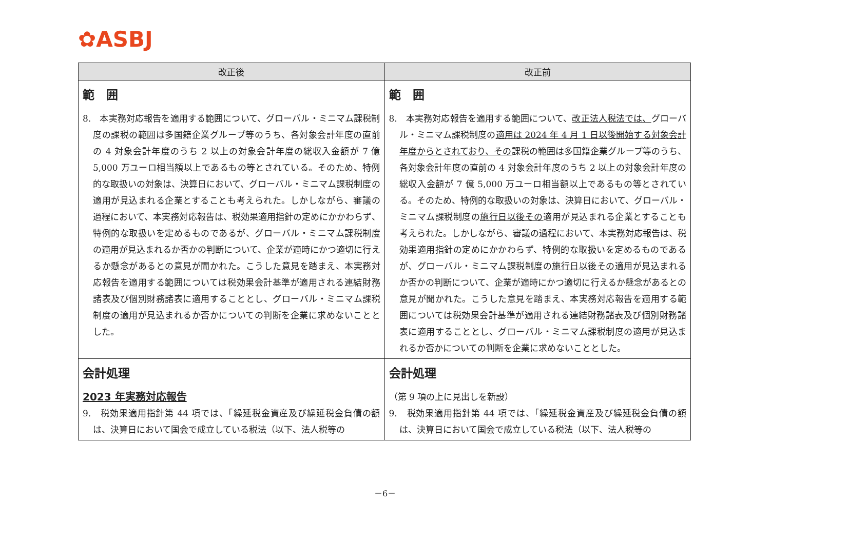✿ASBJ
| 改正後 | 改正前 |
| --- | --- |
| 範 囲 8. 本実務対応報告を適用する範囲について、グローバル・ミニマム課税制度の課税の範囲は多国籍企業グループ等のうち、各対象会計年度の直前の 4 対象会計年度のうち 2 以上の対象会計年度の総収入金額が 7 億 5,000 万ユーロ相当額以上であるもの等とされている。そのため、特例的な取扱いの対象は、決算日において、グローバル・ミニマム課税制度の適用が見込まれる企業とすることも考えられた。しかしながら、審議の過程において、本実務対応報告は、税効果適用指針の定めにかかわらず、特例的な取扱いを定めるものであるが、グローバル・ミニマム課税制度の適用が見込まれるか否かの判断について、企業が適時にかつ適切に行えるか懸念があるとの意見が聞かれた。こうした意見を踏まえ、本実務対応報告を適用する範囲については税効果会計基準が適用される連結財務諸表及び個別財務諸表に適用することとし、グローバル・ミニマム課税制度の適用が見込まれるか否かについての判断を企業に求めないこととした。 | 範 囲 8. 本実務対応報告を適用する範囲について、 改正法人税法では、 グローバル・ミニマム課税制度の 適用は 2024 年 4 月 1 日以後開始する対象会計年度からとされており、その 課税の範囲は多国籍企業グループ等のうち、各対象会計年度の直前の 4 対象会計年度のうち 2 以上の対象会計年度の総収入金額が 7 億 5,000 万ユーロ相当額以上であるもの等とされている。そのため、特例的な取扱いの対象は、決算日において、グローバル・ミニマム課税制度の 施行日以後その 適用が見込まれる企業とすることも考えられた。しかしながら、審議の過程において、本実務対応報告は、税効果適用指針の定めにかかわらず、特例的な取扱いを定めるものであるが、グローバル・ミニマム課税制度の 施行日以後その 適用が見込まれるか否かの判断について、企業が適時にかつ適切に行えるか懸念があるとの意見が聞かれた。こうした意見を踏まえ、本実務対応報告を適用する範囲については税効果会計基準が適用される連結財務諸表及び個別財務諸表に適用することとし、グローバル・ミニマム課税制度の適用が見込まれるか否かについての判断を企業に求めないこととした。 |
| 会計処理 2023 年実務対応報告 9. 税効果適用指針第 44 項では、「繰延税金資産及び繰延税金負債の額は、決算日において国会で成立している税法（以下、法人税等の | 会計処理 （第 9 項の上に見出しを新設） 9. 税効果適用指針第 44 項では、「繰延税金資産及び繰延税金負債の額は、決算日において国会で成立している税法（以下、法人税等の |
－6－